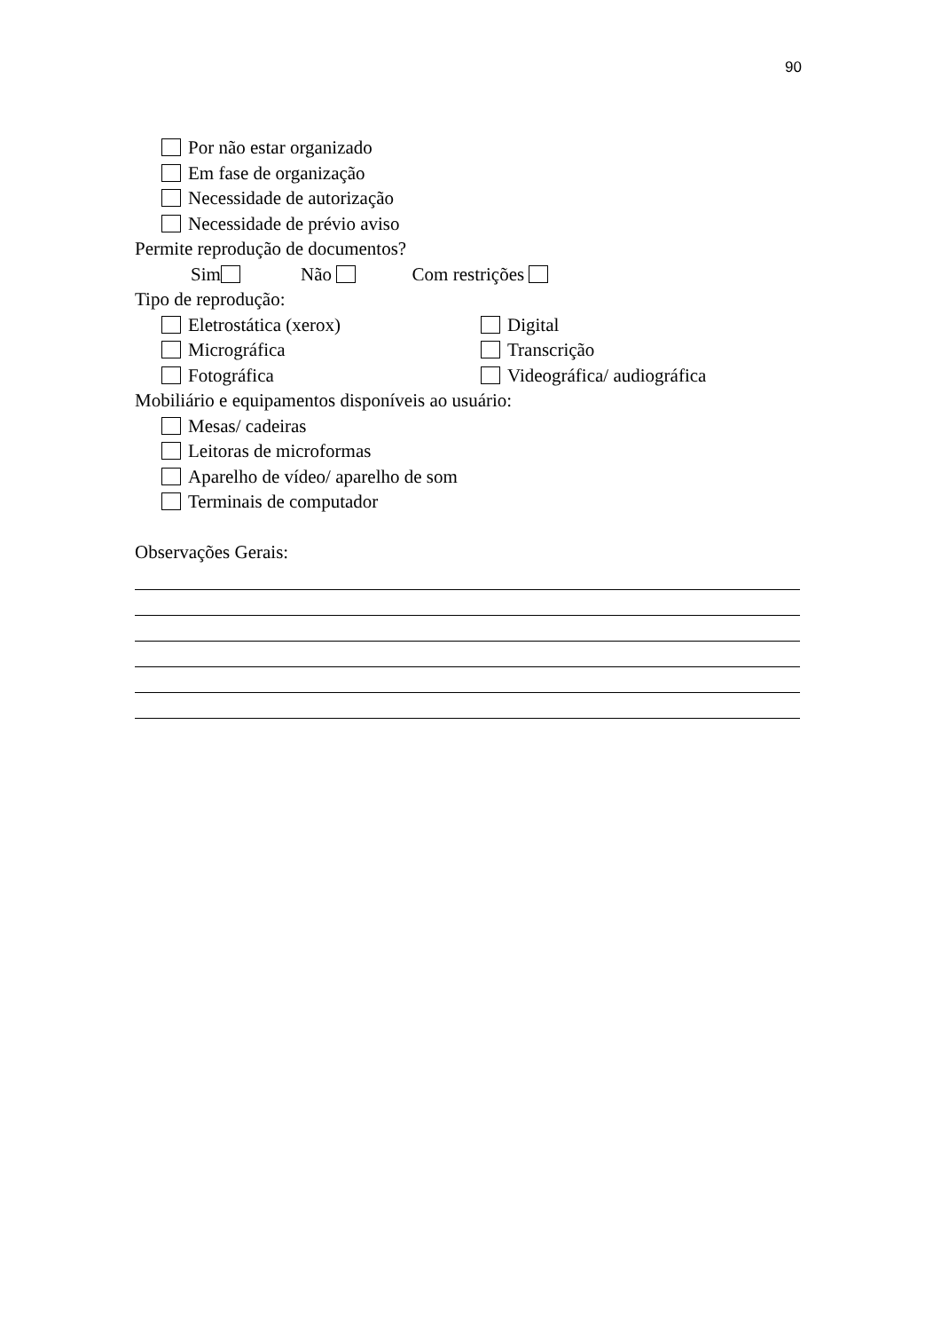90
Por não estar organizado
Em fase de organização
Necessidade de autorização
Necessidade de prévio aviso
Permite reprodução de documentos?
Sim Não Com restrições
Tipo de reprodução:
Eletrostática (xerox) Digital
Micrográfica Transcrição
Fotográfica Videográfica/ audiográfica
Mobiliário e equipamentos disponíveis ao usuário:
Mesas/ cadeiras
Leitoras de microformas
Aparelho de vídeo/ aparelho de som
Terminais de computador
Observações Gerais: